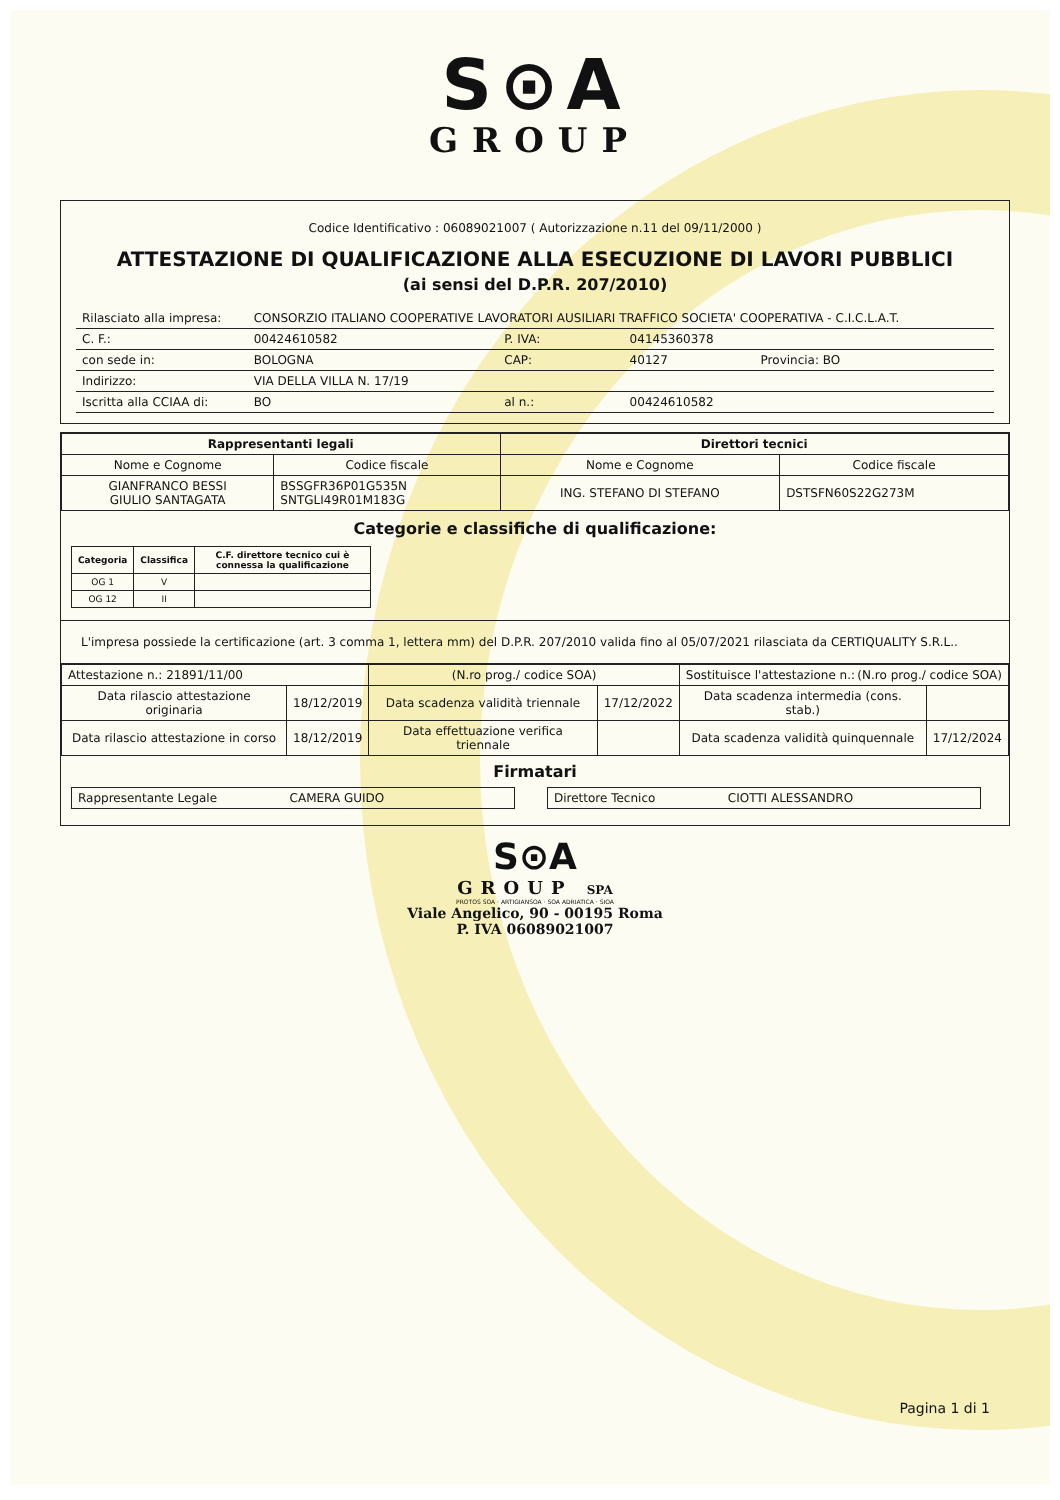S⊙A
GROUP
Codice Identificativo : 06089021007 ( Autorizzazione n.11 del 09/11/2000 )
ATTESTAZIONE DI QUALIFICAZIONE ALLA ESECUZIONE DI LAVORI PUBBLICI
(ai sensi del D.P.R. 207/2010)
| Rilasciato alla impresa: | CONSORZIO ITALIANO COOPERATIVE LAVORATORI AUSILIARI TRAFFICO SOCIETA' COOPERATIVA - C.I.C.L.A.T. | | | |
| C. F.: | 00424610582 | P. IVA: | 04145360378 | |
| con sede in: | BOLOGNA | CAP: | 40127 | Provincia: BO |
| Indirizzo: | VIA DELLA VILLA N. 17/19 | | | |
| Iscritta alla CCIAA di: | BO | al n.: | 00424610582 | |
| Rappresentanti legali | | Direttori tecnici | |
| --- | --- | --- | --- |
| Nome e Cognome | Codice fiscale | Nome e Cognome | Codice fiscale |
| GIANFRANCO BESSI GIULIO SANTAGATA | BSSGFR36P01G535N SNTGLI49R01M183G | ING. STEFANO DI STEFANO | DSTSFN60S22G273M |
Categorie e classifiche di qualificazione:
| Categoria | Classifica | C.F. direttore tecnico cui è connessa la qualificazione |
| --- | --- | --- |
| OG 1 | V | |
| OG 12 | II | |
L'impresa possiede la certificazione (art. 3 comma 1, lettera mm) del D.P.R. 207/2010 valida fino al 05/07/2021 rilasciata da CERTIQUALITY S.R.L..
| Attestazione n.: 21891/11/00 | | (N.ro prog./ codice SOA) | | Sostituisce l'attestazione n.: (N.ro prog./ codice SOA) | |
| Data rilascio attestazione originaria | 18/12/2019 | Data scadenza validità triennale | 17/12/2022 | Data scadenza intermedia (cons. stab.) | |
| Data rilascio attestazione in corso | 18/12/2019 | Data effettuazione verifica triennale | | Data scadenza validità quinquennale | 17/12/2024 |
Firmatari
| Rappresentante Legale CAMERA GUIDO | | Direttore Tecnico CIOTTI ALESSANDRO |
S⊙A
GROUP SPA
PROTOS SOA · ARTIGIANSOA · SOA ADRIATICA · SIOA
Viale Angelico, 90 - 00195 Roma
P. IVA 06089021007
Pagina 1 di 1